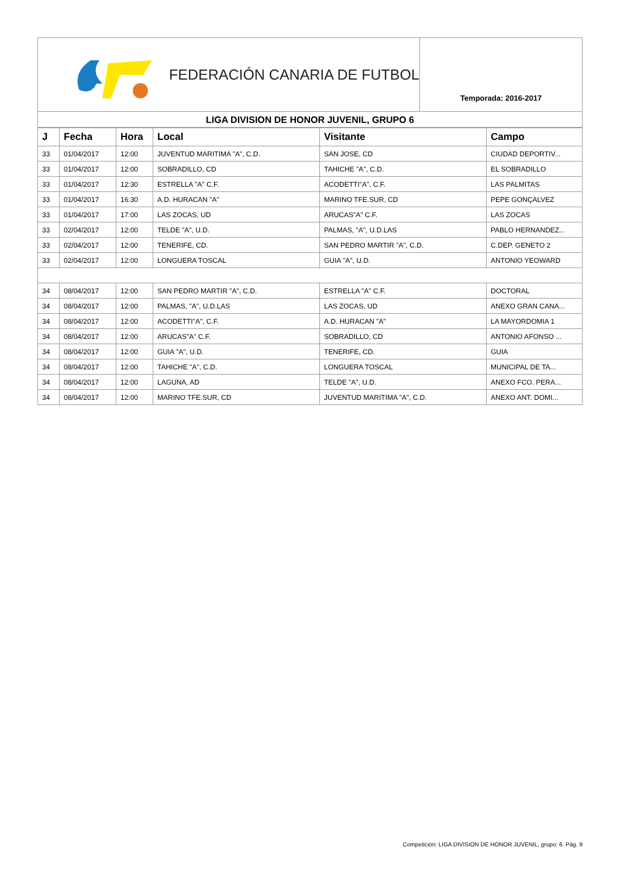FEDERACIÓN CANARIA DE FUTBOL
Temporada: 2016-2017
LIGA DIVISION DE HONOR JUVENIL, GRUPO 6
| J | Fecha | Hora | Local | Visitante | Campo |
| --- | --- | --- | --- | --- | --- |
| 33 | 01/04/2017 | 12:00 | JUVENTUD MARITIMA "A", C.D. | SAN JOSE, CD | CIUDAD DEPORTIV... |
| 33 | 01/04/2017 | 12:00 | SOBRADILLO, CD | TAHICHE "A", C.D. | EL SOBRADILLO |
| 33 | 01/04/2017 | 12:30 | ESTRELLA "A" C.F. | ACODETTI"A", C.F. | LAS PALMITAS |
| 33 | 01/04/2017 | 16:30 | A.D. HURACAN "A" | MARINO TFE.SUR, CD | PEPE GONÇALVEZ |
| 33 | 01/04/2017 | 17:00 | LAS ZOCAS, UD | ARUCAS"A" C.F. | LAS ZOCAS |
| 33 | 02/04/2017 | 12:00 | TELDE "A", U.D. | PALMAS, "A", U.D.LAS | PABLO HERNANDEZ... |
| 33 | 02/04/2017 | 12:00 | TENERIFE, CD. | SAN PEDRO MARTIR "A", C.D. | C.DEP. GENETO 2 |
| 33 | 02/04/2017 | 12:00 | LONGUERA TOSCAL | GUIA "A", U.D. | ANTONIO YEOWARD |
| 34 | 08/04/2017 | 12:00 | SAN PEDRO MARTIR "A", C.D. | ESTRELLA "A" C.F. | DOCTORAL |
| 34 | 08/04/2017 | 12:00 | PALMAS, "A", U.D.LAS | LAS ZOCAS, UD | ANEXO GRAN CANA... |
| 34 | 08/04/2017 | 12:00 | ACODETTI"A", C.F. | A.D. HURACAN "A" | LA MAYORDOMIA 1 |
| 34 | 08/04/2017 | 12:00 | ARUCAS"A" C.F. | SOBRADILLO, CD | ANTONIO AFONSO ... |
| 34 | 08/04/2017 | 12:00 | GUIA "A", U.D. | TENERIFE, CD. | GUIA |
| 34 | 08/04/2017 | 12:00 | TAHICHE "A", C.D. | LONGUERA TOSCAL | MUNICIPAL DE TA... |
| 34 | 08/04/2017 | 12:00 | LAGUNA, AD | TELDE "A", U.D. | ANEXO FCO. PERA... |
| 34 | 08/04/2017 | 12:00 | MARINO TFE.SUR, CD | JUVENTUD MARITIMA "A", C.D. | ANEXO ANT. DOMI... |
Competición: LIGA DIVISION DE HONOR JUVENIL, grupo: 6. Pág. 9